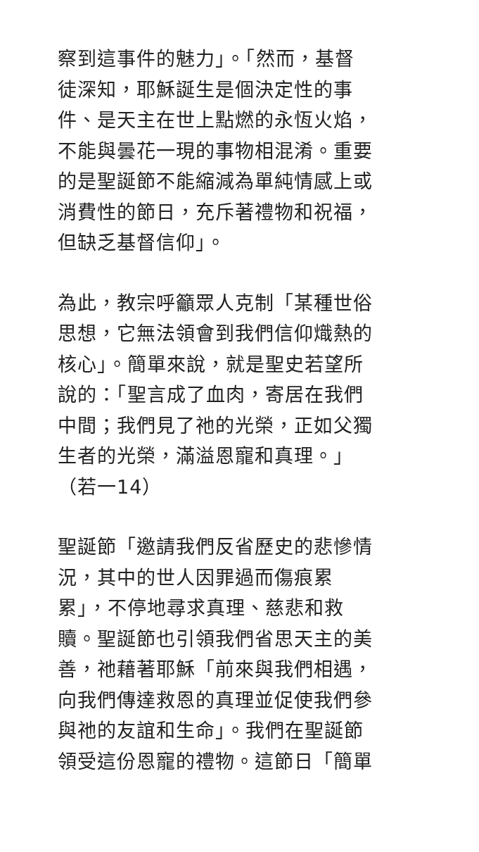察到這事件的魅力」。「然而，基督
徒深知，耶穌誕生是個決定性的事
件、是天主在世上點燃的永恆火焰，
不能與曇花一現的事物相混淆。重要
的是聖誕節不能縮減為單純情感上或
消費性的節日，充斥著禮物和祝福，
但缺乏基督信仰」。
為此，教宗呼籲眾人克制「某種世俗
思想，它無法領會到我們信仰熾熱的
核心」。簡單來說，就是聖史若望所
說的：「聖言成了血肉，寄居在我們
中間；我們見了祂的光榮，正如父獨
生者的光榮，滿溢恩寵和真理。」
（若一14）
聖誕節「邀請我們反省歷史的悲慘情
況，其中的世人因罪過而傷痕累
累」，不停地尋求真理、慈悲和救
贖。聖誕節也引領我們省思天主的美
善，祂藉著耶穌「前來與我們相遇，
向我們傳達救恩的真理並促使我們參
與祂的友誼和生命」。我們在聖誕節
領受這份恩寵的禮物。這節日「簡單